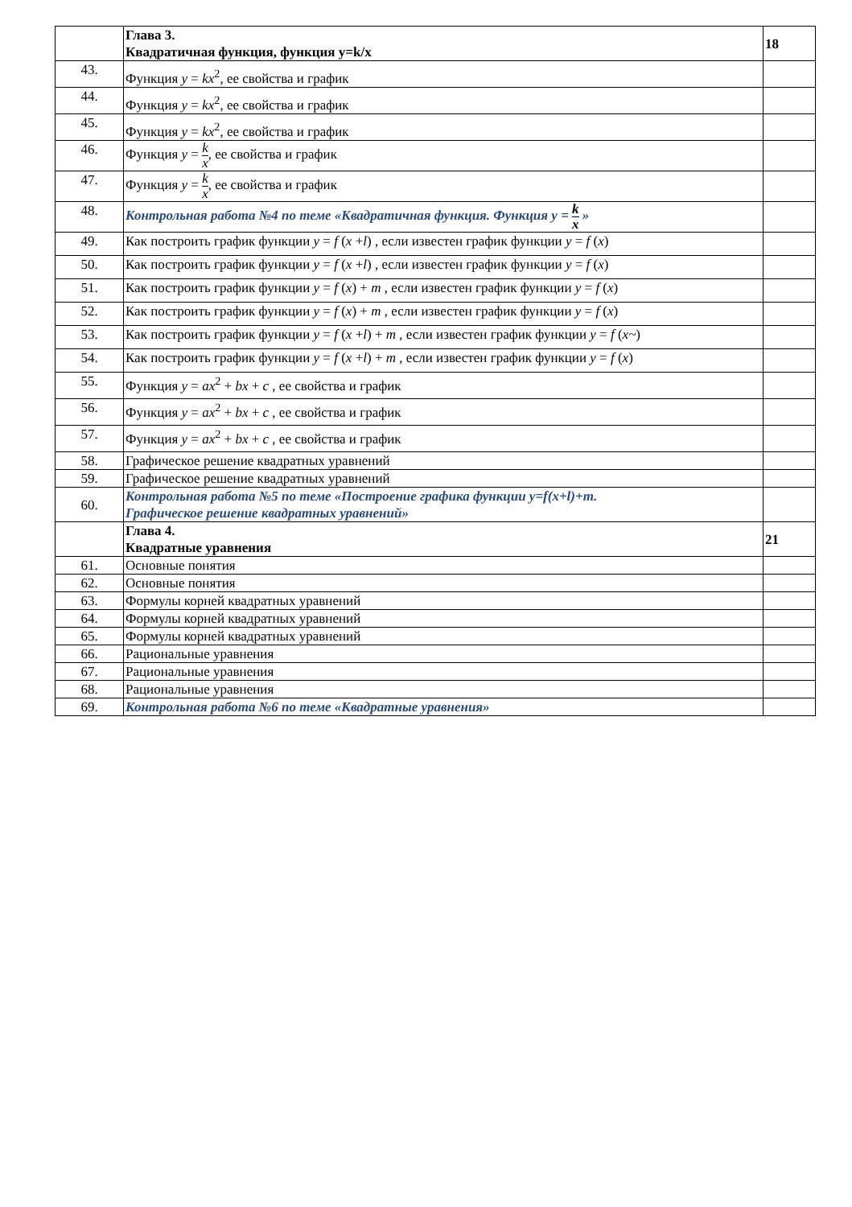| | Глава 3. Квадратичная функция, функция y=k/x | 18 |
| 43. | Функция y = kx<sup>2</sup>, ее свойства и график | |
| 44. | Функция y = kx<sup>2</sup>, ее свойства и график | |
| 45. | Функция y = kx<sup>2</sup>, ее свойства и график | |
| 46. | Функция y = k x , ее свойства и график | |
| 47. | Функция y = k x , ее свойства и график | |
| 48. | Контрольная работа №4 по теме «Квадратичная функция. Функция y = k x » | |
| 49. | Как построить график функции y = f ( x + l ) , если известен график функции y = f ( x ) | |
| 50. | Как построить график функции y = f ( x + l ) , если известен график функции y = f ( x ) | |
| 51. | Как построить график функции y = f ( x ) + m , если известен график функции y = f ( x ) | |
| 52. | Как построить график функции y = f ( x ) + m , если известен график функции y = f ( x ) | |
| 53. | Как построить график функции y = f ( x + l ) + m , если известен график функции y = f ( x~ ) | |
| 54. | Как построить график функции y = f ( x + l ) + m , если известен график функции y = f ( x ) | |
| 55. | Функция y = ax<sup>2</sup> + bx + c , ее свойства и график | |
| 56. | Функция y = ax<sup>2</sup> + bx + c , ее свойства и график | |
| 57. | Функция y = ax<sup>2</sup> + bx + c , ее свойства и график | |
| 58. | Графическое решение квадратных уравнений | |
| 59. | Графическое решение квадратных уравнений | |
| 60. | Контрольная работа №5 по теме «Построение графика функции y=f(x+l)+m. Графическое решение квадратных уравнений» | |
| | Глава 4. Квадратные уравнения | 21 |
| 61. | Основные понятия | |
| 62. | Основные понятия | |
| 63. | Формулы корней квадратных уравнений | |
| 64. | Формулы корней квадратных уравнений | |
| 65. | Формулы корней квадратных уравнений | |
| 66. | Рациональные уравнения | |
| 67. | Рациональные уравнения | |
| 68. | Рациональные уравнения | |
| 69. | Контрольная работа №6 по теме «Квадратные уравнения» | |